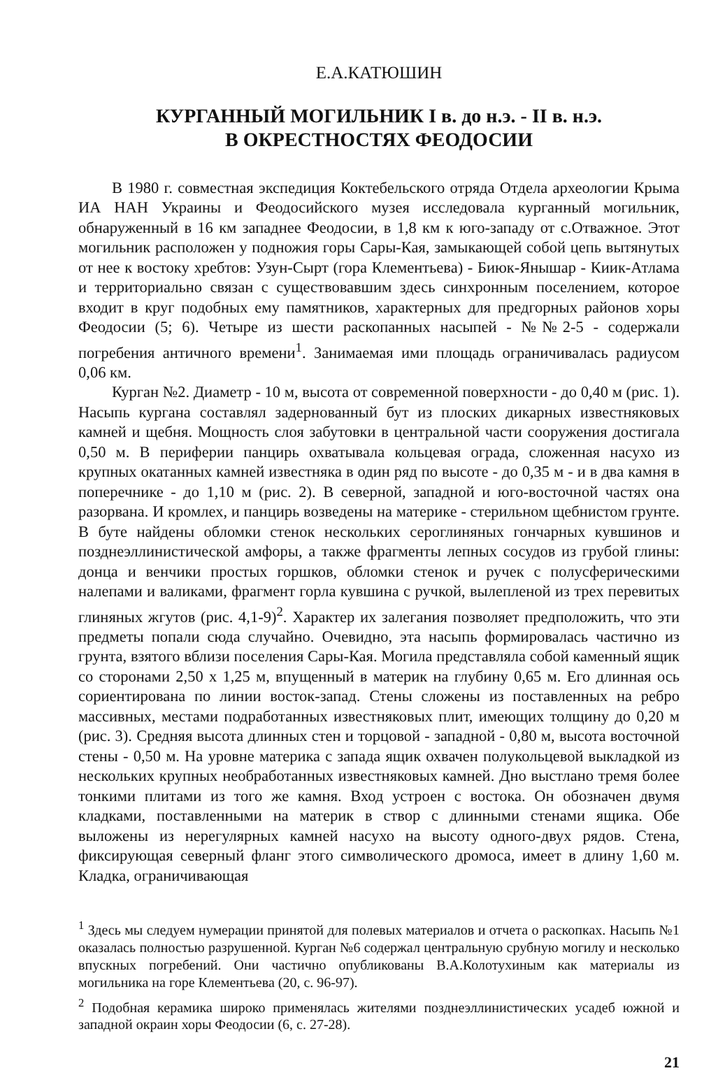Е.А.КАТЮШИН
КУРГАННЫЙ МОГИЛЬНИК I в. до н.э. - II в. н.э.
В ОКРЕСТНОСТЯХ ФЕОДОСИИ
В 1980 г. совместная экспедиция Коктебельского отряда Отдела археологии Крыма ИА НАН Украины и Феодосийского музея исследовала курганный могильник, обнаруженный в 16 км западнее Феодосии, в 1,8 км к юго-западу от с.Отважное. Этот могильник расположен у подножия горы Сары-Кая, замыкающей собой цепь вытянутых от нее к востоку хребтов: Узун-Сырт (гора Клементьева) - Биюк-Янышар - Киик-Атлама и территориально связан с существовавшим здесь синхронным поселением, которое входит в круг подобных ему памятников, характерных для предгорных районов хоры Феодосии (5; 6). Четыре из шести раскопанных насыпей - №№2-5 - содержали погребения античного времени<sup>1</sup>. Занимаемая ими площадь ограничивалась радиусом 0,06 км.
Курган №2. Диаметр - 10 м, высота от современной поверхности - до 0,40 м (рис. 1). Насыпь кургана составлял задернованный бут из плоских дикарных известняковых камней и щебня. Мощность слоя забутовки в центральной части сооружения достигала 0,50 м. В периферии панцирь охватывала кольцевая ограда, сложенная насухо из крупных окатанных камней известняка в один ряд по высоте - до 0,35 м - и в два камня в поперечнике - до 1,10 м (рис. 2). В северной, западной и юго-восточной частях она разорвана. И кромлех, и панцирь возведены на материке - стерильном щебнистом грунте. В буте найдены обломки стенок нескольких сероглиняных гончарных кувшинов и позднеэллинистической амфоры, а также фрагменты лепных сосудов из грубой глины: донца и венчики простых горшков, обломки стенок и ручек с полусферическими налепами и валиками, фрагмент горла кувшина с ручкой, вылепленой из трех перевитых глиняных жгутов (рис. 4,1-9)<sup>2</sup>. Характер их залегания позволяет предположить, что эти предметы попали сюда случайно. Очевидно, эта насыпь формировалась частично из грунта, взятого вблизи поселения Сары-Кая. Могила представляла собой каменный ящик со сторонами 2,50 x 1,25 м, впущенный в материк на глубину 0,65 м. Его длинная ось сориентирована по линии восток-запад. Стены сложены из поставленных на ребро массивных, местами подработанных известняковых плит, имеющих толщину до 0,20 м (рис. 3). Средняя высота длинных стен и торцовой - западной - 0,80 м, высота восточной стены - 0,50 м. На уровне материка с запада ящик охвачен полукольцевой выкладкой из нескольких крупных необработанных известняковых камней. Дно выстлано тремя более тонкими плитами из того же камня. Вход устроен с востока. Он обозначен двумя кладками, поставленными на материк в створ с длинными стенами ящика. Обе выложены из нерегулярных камней насухо на высоту одного-двух рядов. Стена, фиксирующая северный фланг этого символического дромоса, имеет в длину 1,60 м. Кладка, ограничивающая
<sup>1</sup> Здесь мы следуем нумерации принятой для полевых материалов и отчета о раскопках. Насыпь №1 оказалась полностью разрушенной. Курган №6 содержал центральную срубную могилу и несколько впускных погребений. Они частично опубликованы В.А.Колотухиным как материалы из могильника на горе Клементьева (20, с. 96-97).
<sup>2</sup> Подобная керамика широко применялась жителями позднеэллинистических усадеб южной и западной окраин хоры Феодосии (6, с. 27-28).
21